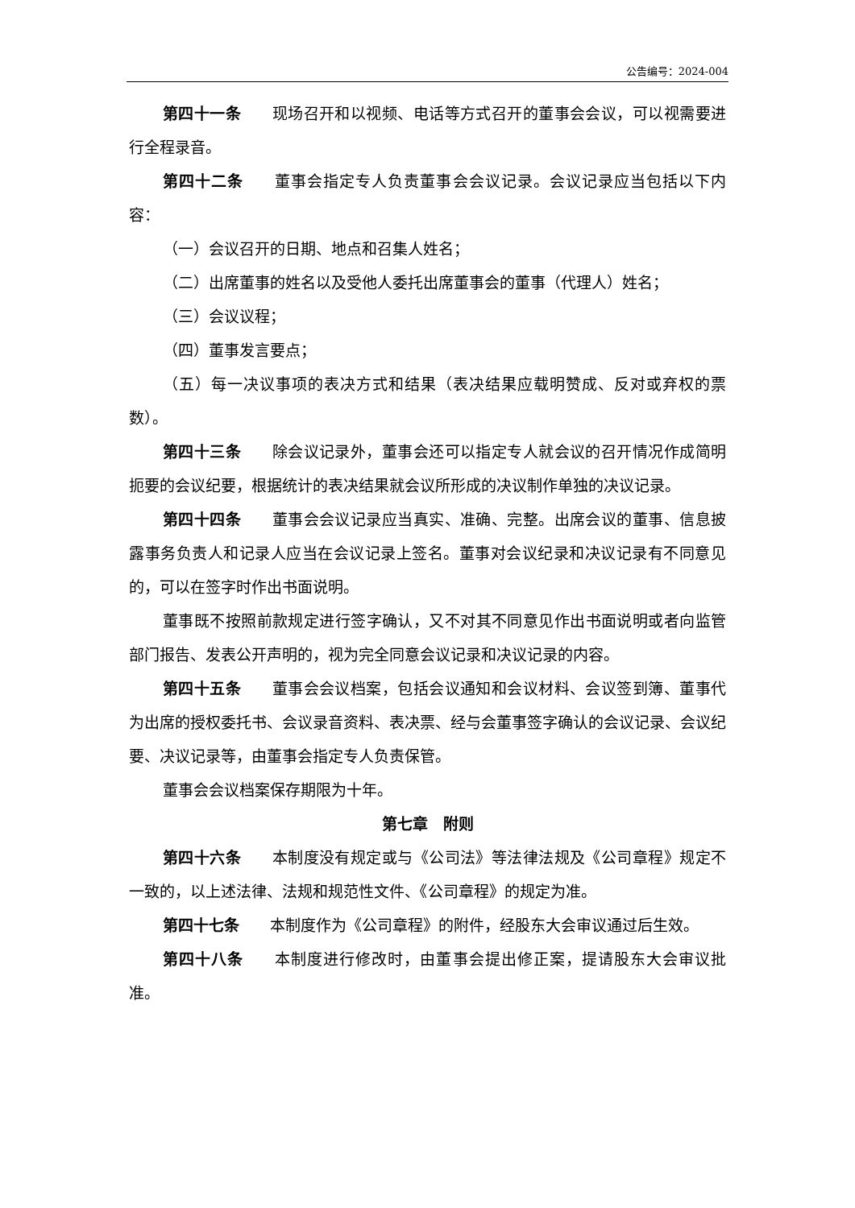公告编号：2024-004
第四十一条 现场召开和以视频、电话等方式召开的董事会会议，可以视需要进行全程录音。
第四十二条 董事会指定专人负责董事会会议记录。会议记录应当包括以下内容：
（一）会议召开的日期、地点和召集人姓名；
（二）出席董事的姓名以及受他人委托出席董事会的董事（代理人）姓名；
（三）会议议程；
（四）董事发言要点；
（五）每一决议事项的表决方式和结果（表决结果应载明赞成、反对或弃权的票数）。
第四十三条 除会议记录外，董事会还可以指定专人就会议的召开情况作成简明扼要的会议纪要，根据统计的表决结果就会议所形成的决议制作单独的决议记录。
第四十四条 董事会会议记录应当真实、准确、完整。出席会议的董事、信息披露事务负责人和记录人应当在会议记录上签名。董事对会议纪录和决议记录有不同意见的，可以在签字时作出书面说明。
董事既不按照前款规定进行签字确认，又不对其不同意见作出书面说明或者向监管部门报告、发表公开声明的，视为完全同意会议记录和决议记录的内容。
第四十五条 董事会会议档案，包括会议通知和会议材料、会议签到簿、董事代为出席的授权委托书、会议录音资料、表决票、经与会董事签字确认的会议记录、会议纪要、决议记录等，由董事会指定专人负责保管。
董事会会议档案保存期限为十年。
第七章　附则
第四十六条 本制度没有规定或与《公司法》等法律法规及《公司章程》规定不一致的，以上述法律、法规和规范性文件、《公司章程》的规定为准。
第四十七条 本制度作为《公司章程》的附件，经股东大会审议通过后生效。
第四十八条 本制度进行修改时，由董事会提出修正案，提请股东大会审议批准。